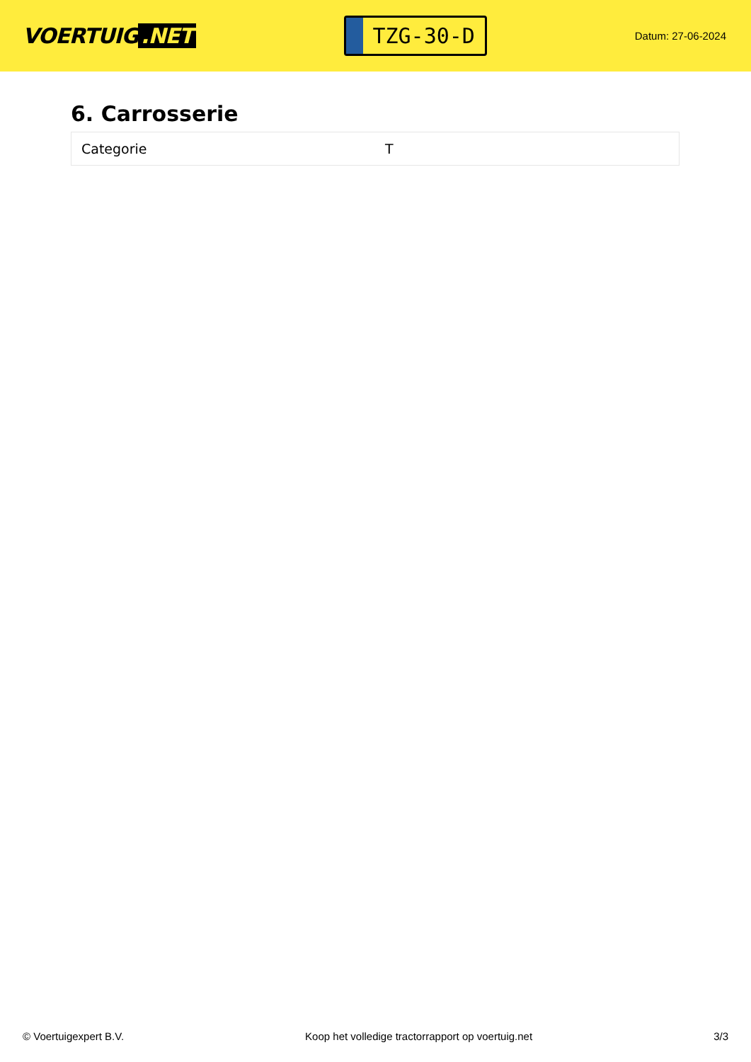VOERTUIG.NET
TZG-30-D
Datum: 27-06-2024
6. Carrosserie
| Categorie | T |
© Voertuigexpert B.V. Koop het volledige tractorrapport op voertuig.net 3/3